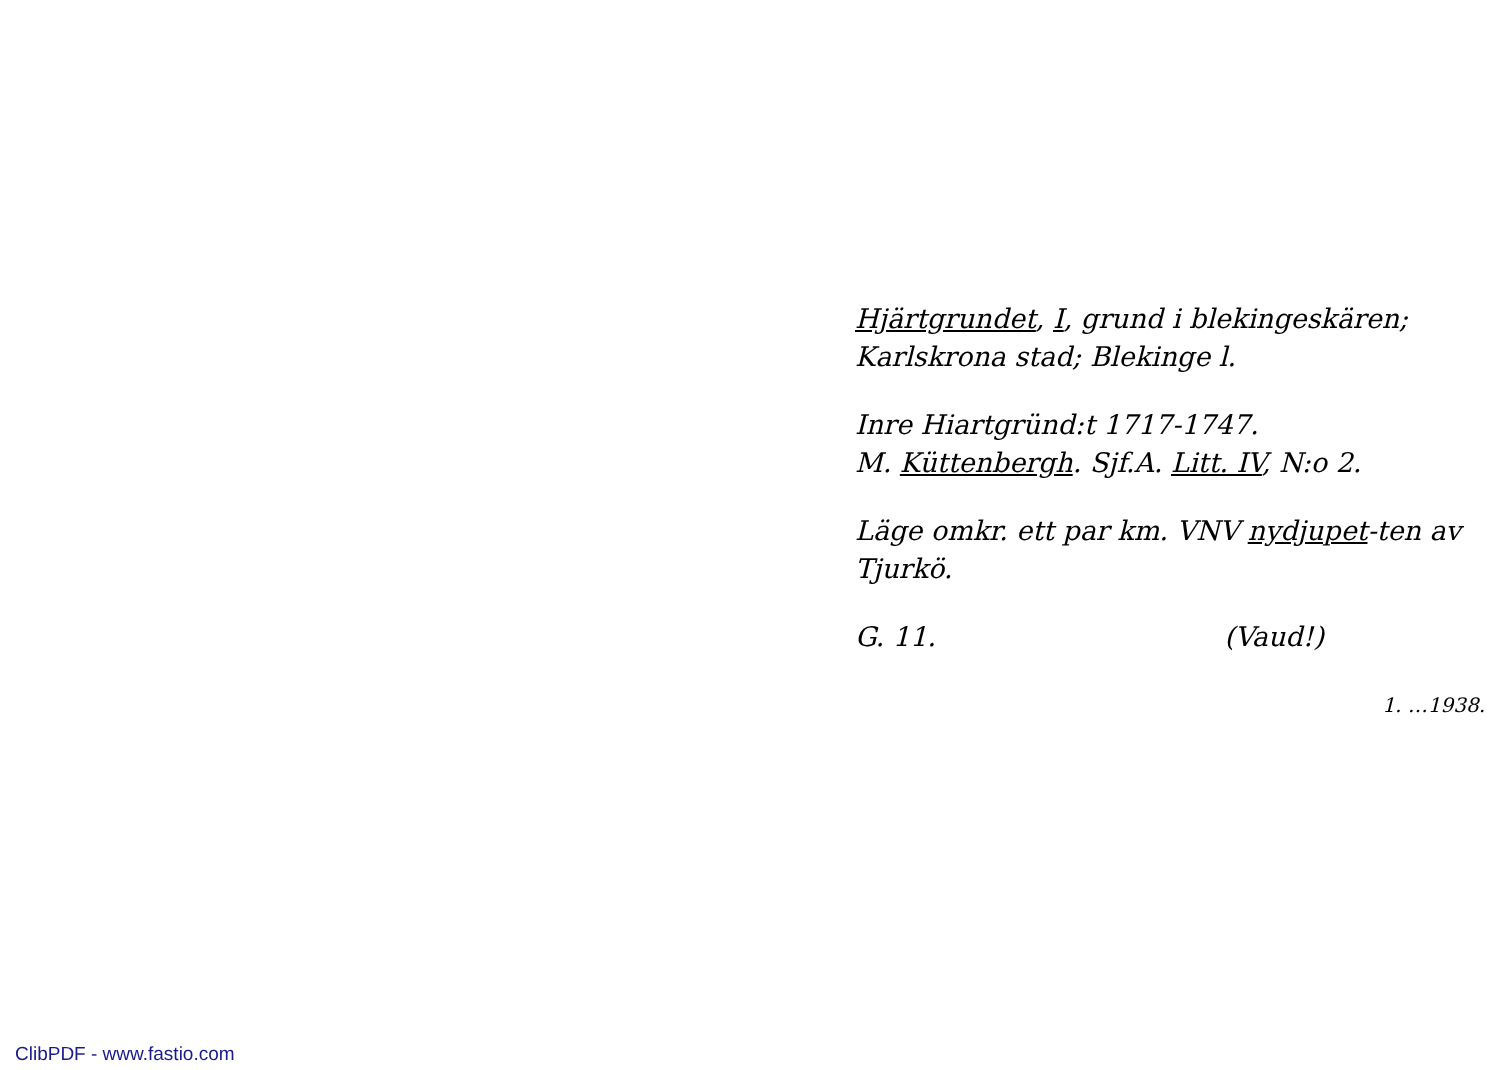Hjärtgrundet, I, grund i blekingeskären; Karlskrona stad; Blekinge l.
Inre Hiartgründ:t 1717-1747.
M. Küttenbergh. Sjf.A. Litt. IV, N:o 2.
Läge omkr. ett par km. VNV nydjupet-ten av Tjurkö.
G. 11. (Vaud!)
1. …1938.
ClibPDF - www.fastio.com